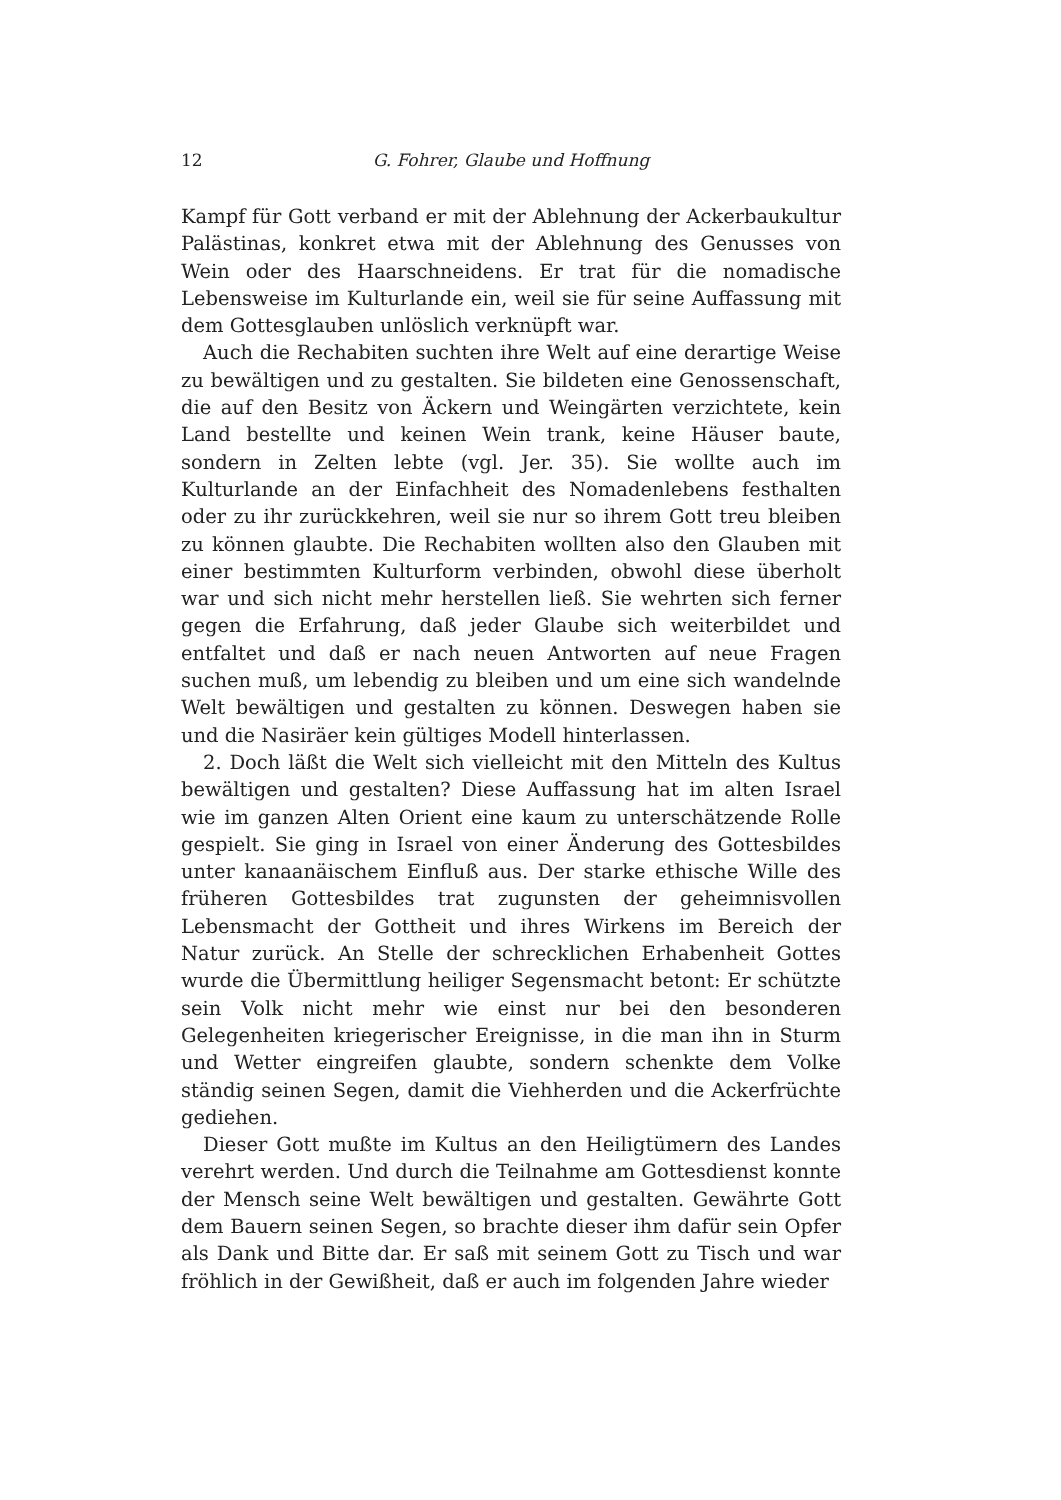12 G. Fohrer, Glaube und Hoffnung
Kampf für Gott verband er mit der Ablehnung der Ackerbaukultur Palästinas, konkret etwa mit der Ablehnung des Genusses von Wein oder des Haarschneidens. Er trat für die nomadische Lebensweise im Kulturlande ein, weil sie für seine Auffassung mit dem Gottesglauben unlöslich verknüpft war.
Auch die Rechabiten suchten ihre Welt auf eine derartige Weise zu bewältigen und zu gestalten. Sie bildeten eine Genossenschaft, die auf den Besitz von Äckern und Weingärten verzichtete, kein Land bestellte und keinen Wein trank, keine Häuser baute, sondern in Zelten lebte (vgl. Jer. 35). Sie wollte auch im Kulturlande an der Einfachheit des Nomadenlebens festhalten oder zu ihr zurückkehren, weil sie nur so ihrem Gott treu bleiben zu können glaubte. Die Rechabiten wollten also den Glauben mit einer bestimmten Kulturform verbinden, obwohl diese überholt war und sich nicht mehr herstellen ließ. Sie wehrten sich ferner gegen die Erfahrung, daß jeder Glaube sich weiterbildet und entfaltet und daß er nach neuen Antworten auf neue Fragen suchen muß, um lebendig zu bleiben und um eine sich wandelnde Welt bewältigen und gestalten zu können. Deswegen haben sie und die Nasiräer kein gültiges Modell hinterlassen.
2. Doch läßt die Welt sich vielleicht mit den Mitteln des Kultus bewältigen und gestalten? Diese Auffassung hat im alten Israel wie im ganzen Alten Orient eine kaum zu unterschätzende Rolle gespielt. Sie ging in Israel von einer Änderung des Gottesbildes unter kanaanäischem Einfluß aus. Der starke ethische Wille des früheren Gottesbildes trat zugunsten der geheimnisvollen Lebensmacht der Gottheit und ihres Wirkens im Bereich der Natur zurück. An Stelle der schrecklichen Erhabenheit Gottes wurde die Übermittlung heiliger Segensmacht betont: Er schützte sein Volk nicht mehr wie einst nur bei den besonderen Gelegenheiten kriegerischer Ereignisse, in die man ihn in Sturm und Wetter eingreifen glaubte, sondern schenkte dem Volke ständig seinen Segen, damit die Viehherden und die Ackerfrüchte gediehen.
Dieser Gott mußte im Kultus an den Heiligtümern des Landes verehrt werden. Und durch die Teilnahme am Gottesdienst konnte der Mensch seine Welt bewältigen und gestalten. Gewährte Gott dem Bauern seinen Segen, so brachte dieser ihm dafür sein Opfer als Dank und Bitte dar. Er saß mit seinem Gott zu Tisch und war fröhlich in der Gewißheit, daß er auch im folgenden Jahre wieder